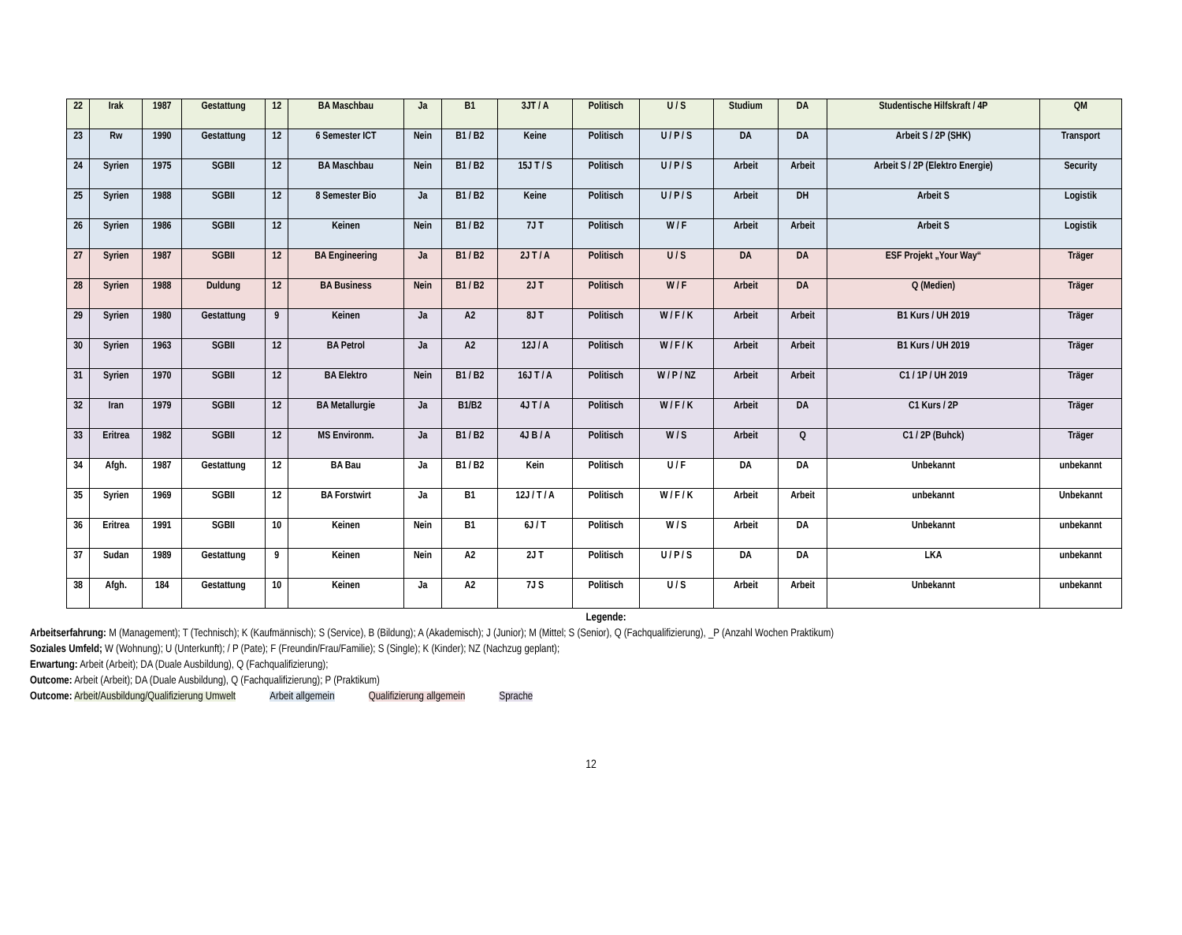| 22 | Irak | 1987 | Gestattung | 12 | BA Maschbau | Ja | B1 | 3JT / A | Politisch | U / S | Studium | DA | Studentische Hilfskraft / 4P | QM |
| 23 | Rw | 1990 | Gestattung | 12 | 6 Semester ICT | Nein | B1 / B2 | Keine | Politisch | U / P / S | DA | DA | Arbeit S / 2P (SHK) | Transport |
| 24 | Syrien | 1975 | SGBII | 12 | BA Maschbau | Nein | B1 / B2 | 15J T / S | Politisch | U / P / S | Arbeit | Arbeit | Arbeit S / 2P (Elektro Energie) | Security |
| 25 | Syrien | 1988 | SGBII | 12 | 8 Semester Bio | Ja | B1 / B2 | Keine | Politisch | U / P / S | Arbeit | DH | Arbeit S | Logistik |
| 26 | Syrien | 1986 | SGBII | 12 | Keinen | Nein | B1 / B2 | 7J T | Politisch | W / F | Arbeit | Arbeit | Arbeit S | Logistik |
| 27 | Syrien | 1987 | SGBII | 12 | BA Engineering | Ja | B1 / B2 | 2J T / A | Politisch | U / S | DA | DA | ESF Projekt „Your Way“ | Träger |
| 28 | Syrien | 1988 | Duldung | 12 | BA Business | Nein | B1 / B2 | 2J T | Politisch | W / F | Arbeit | DA | Q (Medien) | Träger |
| 29 | Syrien | 1980 | Gestattung | 9 | Keinen | Ja | A2 | 8J T | Politisch | W / F / K | Arbeit | Arbeit | B1 Kurs / UH 2019 | Träger |
| 30 | Syrien | 1963 | SGBII | 12 | BA Petrol | Ja | A2 | 12J / A | Politisch | W / F / K | Arbeit | Arbeit | B1 Kurs / UH 2019 | Träger |
| 31 | Syrien | 1970 | SGBII | 12 | BA Elektro | Nein | B1 / B2 | 16J T / A | Politisch | W / P / NZ | Arbeit | Arbeit | C1 / 1P / UH 2019 | Träger |
| 32 | Iran | 1979 | SGBII | 12 | BA Metallurgie | Ja | B1/B2 | 4J T / A | Politisch | W / F / K | Arbeit | DA | C1 Kurs / 2P | Träger |
| 33 | Eritrea | 1982 | SGBII | 12 | MS Environm. | Ja | B1 / B2 | 4J B / A | Politisch | W / S | Arbeit | Q | C1 / 2P (Buhck) | Träger |
| 34 | Afgh. | 1987 | Gestattung | 12 | BA Bau | Ja | B1 / B2 | Kein | Politisch | U / F | DA | DA | Unbekannt | unbekannt |
| 35 | Syrien | 1969 | SGBII | 12 | BA Forstwirt | Ja | B1 | 12J / T / A | Politisch | W / F / K | Arbeit | Arbeit | unbekannt | Unbekannt |
| 36 | Eritrea | 1991 | SGBII | 10 | Keinen | Nein | B1 | 6J / T | Politisch | W / S | Arbeit | DA | Unbekannt | unbekannt |
| 37 | Sudan | 1989 | Gestattung | 9 | Keinen | Nein | A2 | 2J T | Politisch | U / P / S | DA | DA | LKA | unbekannt |
| 38 | Afgh. | 184 | Gestattung | 10 | Keinen | Ja | A2 | 7J S | Politisch | U / S | Arbeit | Arbeit | Unbekannt | unbekannt |
Legende:
Arbeitserfahrung: M (Management); T (Technisch); K (Kaufmännisch); S (Service), B (Bildung); A (Akademisch); J (Junior); M (Mittel; S (Senior), Q (Fachqualifizierung), _P (Anzahl Wochen Praktikum)
Soziales Umfeld; W (Wohnung); U (Unterkunft); / P (Pate); F (Freundin/Frau/Familie); S (Single); K (Kinder); NZ (Nachzug geplant);
Erwartung: Arbeit (Arbeit); DA (Duale Ausbildung), Q (Fachqualifizierung);
Outcome: Arbeit (Arbeit); DA (Duale Ausbildung), Q (Fachqualifizierung); P (Praktikum)
Outcome: Arbeit/Ausbildung/Qualifizierung Umwelt Arbeit allgemein Qualifizierung allgemein Sprache
12